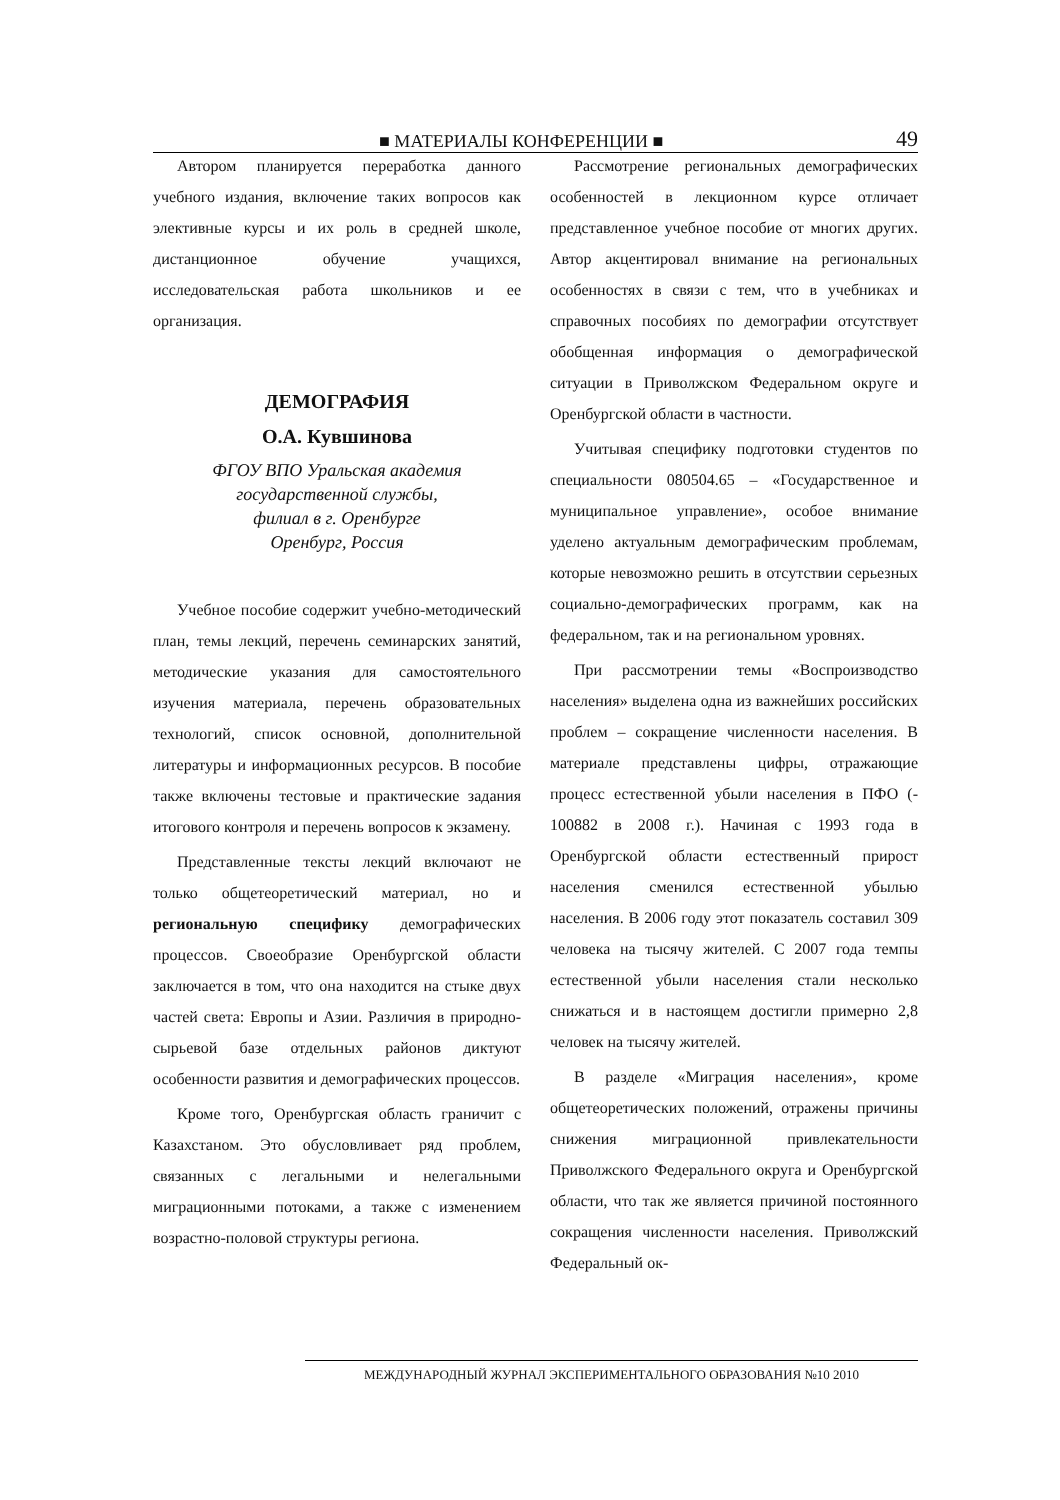■ МАТЕРИАЛЫ КОНФЕРЕНЦИИ ■ 49
Автором планируется переработка данного учебного издания, включение таких вопросов как элективные курсы и их роль в средней школе, дистанционное обучение учащихся, исследовательская работа школьников и ее организация.
ДЕМОГРАФИЯ
О.А. Кувшинова
ФГОУ ВПО Уральская академия
государственной службы,
филиал в г. Оренбурге
Оренбург, Россия
Учебное пособие содержит учебно-методический план, темы лекций, перечень семинарских занятий, методические указания для самостоятельного изучения материала, перечень образовательных технологий, список основной, дополнительной литературы и информационных ресурсов. В пособие также включены тестовые и практические задания итогового контроля и перечень вопросов к экзамену.
Представленные тексты лекций включают не только общетеоретический материал, но и региональную специфику демографических процессов. Своеобразие Оренбургской области заключается в том, что она находится на стыке двух частей света: Европы и Азии. Различия в природно-сырьевой базе отдельных районов диктуют особенности развития и демографических процессов.
Кроме того, Оренбургская область граничит с Казахстаном. Это обусловливает ряд проблем, связанных с легальными и нелегальными миграционными потоками, а также с изменением возрастно-половой структуры региона.
Рассмотрение региональных демографических особенностей в лекционном курсе отличает представленное учебное пособие от многих других. Автор акцентировал внимание на региональных особенностях в связи с тем, что в учебниках и справочных пособиях по демографии отсутствует обобщенная информация о демографической ситуации в Приволжском Федеральном округе и Оренбургской области в частности.
Учитывая специфику подготовки студентов по специальности 080504.65 – «Государственное и муниципальное управление», особое внимание уделено актуальным демографическим проблемам, которые невозможно решить в отсутствии серьезных социально-демографических программ, как на федеральном, так и на региональном уровнях.
При рассмотрении темы «Воспроизводство населения» выделена одна из важнейших российских проблем – сокращение численности населения. В материале представлены цифры, отражающие процесс естественной убыли населения в ПФО (- 100882 в 2008 г.). Начиная с 1993 года в Оренбургской области естественный прирост населения сменился естественной убылью населения. В 2006 году этот показатель составил 309 человека на тысячу жителей. С 2007 года темпы естественной убыли населения стали несколько снижаться и в настоящем достигли примерно 2,8 человек на тысячу жителей.
В разделе «Миграция населения», кроме общетеоретических положений, отражены причины снижения миграционной привлекательности Приволжского Федерального округа и Оренбургской области, что так же является причиной постоянного сокращения численности населения. Приволжский Федеральный ок-
МЕЖДУНАРОДНЫЙ ЖУРНАЛ ЭКСПЕРИМЕНТАЛЬНОГО ОБРАЗОВАНИЯ №10 2010